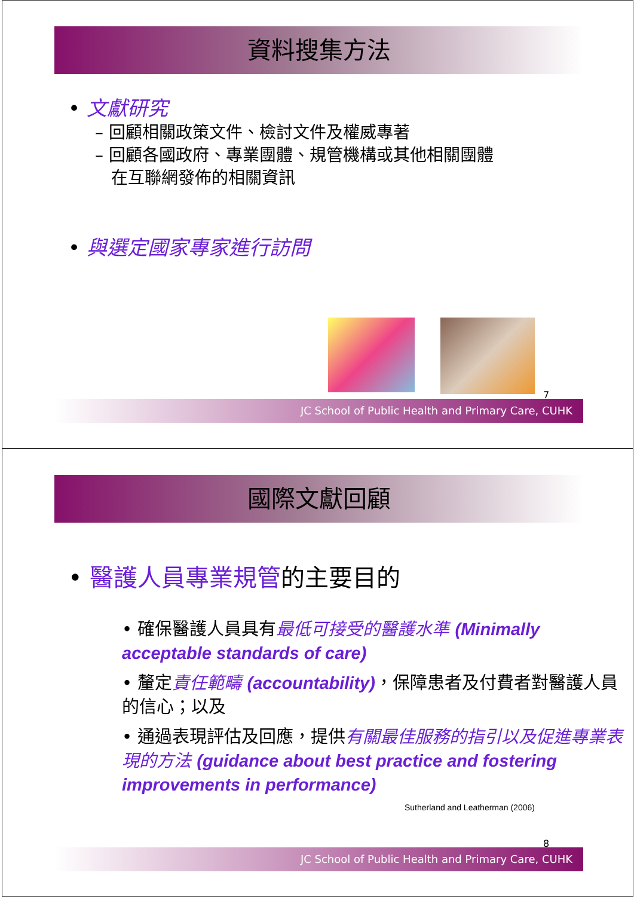資料搜集方法
• 文獻研究
– 回顧相關政策文件、檢討文件及權威專著
– 回顧各國政府、專業團體、規管機構或其他相關團體
在互聯網發佈的相關資訊
• 與選定國家專家進行訪問
7
JC School of Public Health and Primary Care, CUHK
國際文獻回顧
• 醫護人員專業規管的主要目的
• 確保醫護人員具有最低可接受的醫護水準 (Minimally acceptable standards of care)
• 釐定責任範疇 (accountability)，保障患者及付費者對醫護人員的信心；以及
• 通過表現評估及回應，提供有關最佳服務的指引以及促進專業表現的方法 (guidance about best practice and fostering improvements in performance)
Sutherland and Leatherman (2006)
8
JC School of Public Health and Primary Care, CUHK